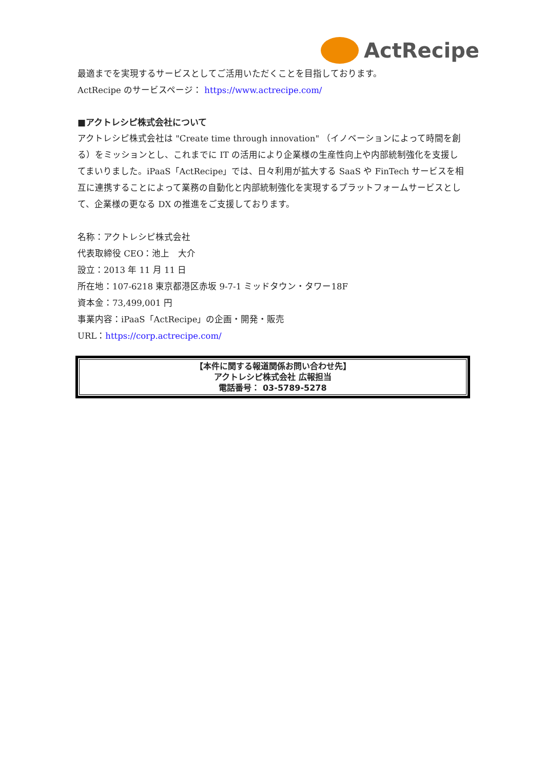ActRecipe
最適までを実現するサービスとしてご活用いただくことを目指しております。
ActRecipe のサービスページ： https://www.actrecipe.com/
■アクトレシピ株式会社について
アクトレシピ株式会社は "Create time through innovation" （イノベーションによって時間を創る）をミッションとし、これまでに IT の活用により企業様の生産性向上や内部統制強化を支援してまいりました。iPaaS「ActRecipe」では、日々利用が拡大する SaaS や FinTech サービスを相互に連携することによって業務の自動化と内部統制強化を実現するプラットフォームサービスとして、企業様の更なる DX の推進をご支援しております。
名称：アクトレシピ株式会社
代表取締役 CEO：池上　大介
設立：2013 年 11 月 11 日
所在地：107-6218 東京都港区赤坂 9-7-1 ミッドタウン・タワー18F
資本金：73,499,001 円
事業内容：iPaaS「ActRecipe」の企画・開発・販売
URL：https://corp.actrecipe.com/
【本件に関する報道関係お問い合わせ先】
アクトレシピ株式会社 広報担当
電話番号： 03-5789-5278